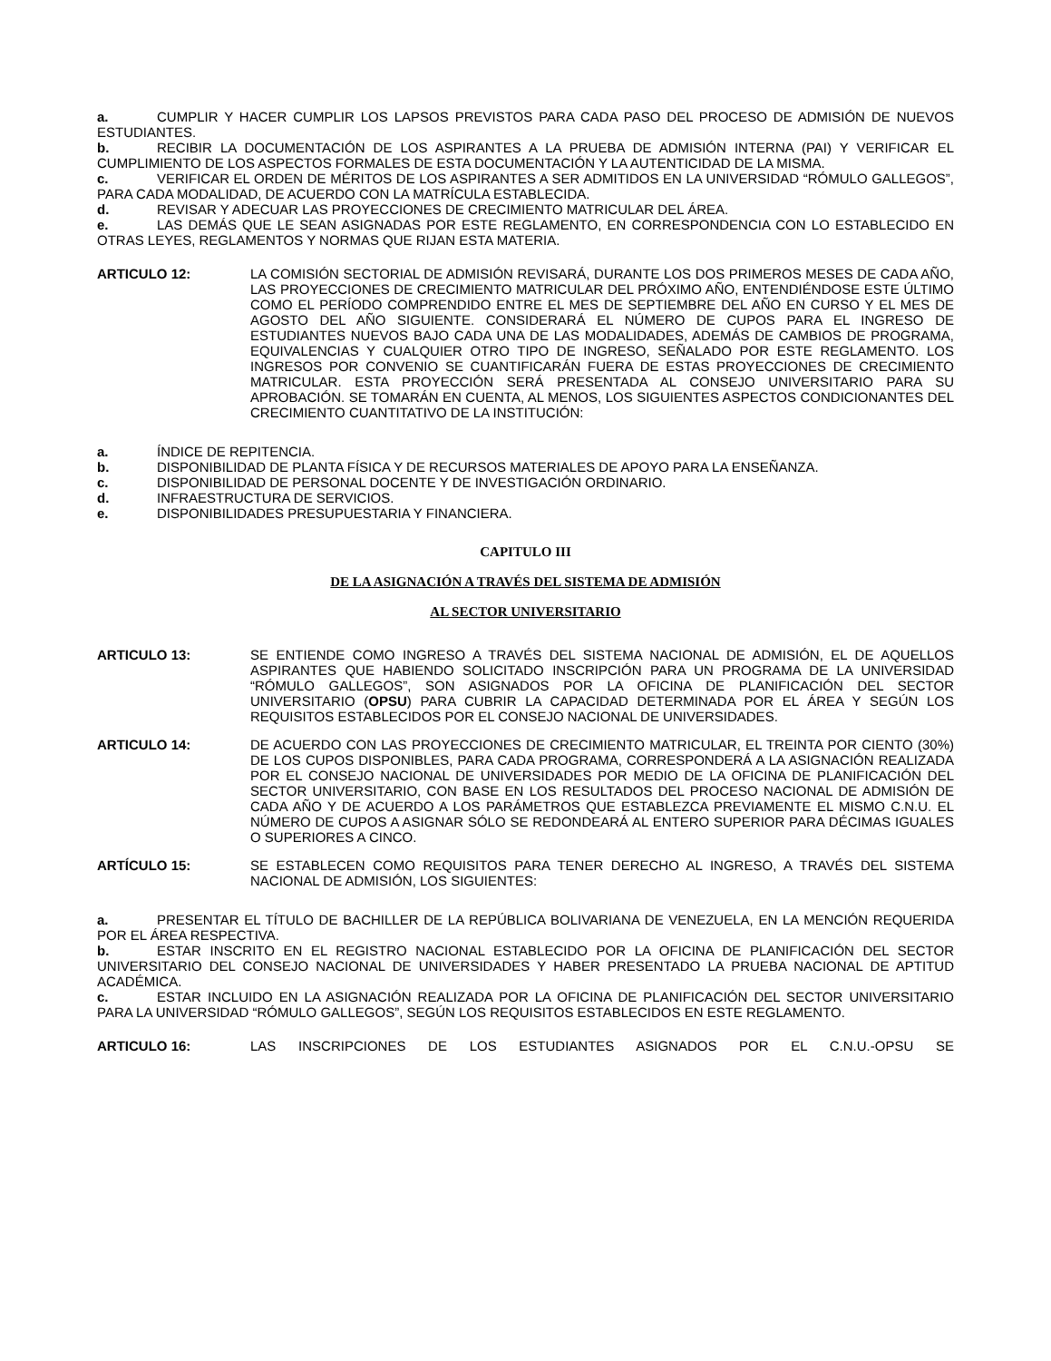a. CUMPLIR Y HACER CUMPLIR LOS LAPSOS PREVISTOS PARA CADA PASO DEL PROCESO DE ADMISIÓN DE NUEVOS ESTUDIANTES.
b. RECIBIR LA DOCUMENTACIÓN DE LOS ASPIRANTES A LA PRUEBA DE ADMISIÓN INTERNA (PAI) Y VERIFICAR EL CUMPLIMIENTO DE LOS ASPECTOS FORMALES DE ESTA DOCUMENTACIÓN Y LA AUTENTICIDAD DE LA MISMA.
c. VERIFICAR EL ORDEN DE MÉRITOS DE LOS ASPIRANTES A SER ADMITIDOS EN LA UNIVERSIDAD “RÓMULO GALLEGOS”, PARA CADA MODALIDAD, DE ACUERDO CON LA MATRÍCULA ESTABLECIDA.
d. REVISAR Y ADECUAR LAS PROYECCIONES DE CRECIMIENTO MATRICULAR DEL ÁREA.
e. LAS DEMÁS QUE LE SEAN ASIGNADAS POR ESTE REGLAMENTO, EN CORRESPONDENCIA CON LO ESTABLECIDO EN OTRAS LEYES, REGLAMENTOS Y NORMAS QUE RIJAN ESTA MATERIA.
ARTICULO 12: LA COMISIÓN SECTORIAL DE ADMISIÓN REVISARÁ, DURANTE LOS DOS PRIMEROS MESES DE CADA AÑO, LAS PROYECCIONES DE CRECIMIENTO MATRICULAR DEL PRÓXIMO AÑO, ENTENDIÉNDOSE ESTE ÚLTIMO COMO EL PERÍODO COMPRENDIDO ENTRE EL MES DE SEPTIEMBRE DEL AÑO EN CURSO Y EL MES DE AGOSTO DEL AÑO SIGUIENTE. CONSIDERARÁ EL NÚMERO DE CUPOS PARA EL INGRESO DE ESTUDIANTES NUEVOS BAJO CADA UNA DE LAS MODALIDADES, ADEMÁS DE CAMBIOS DE PROGRAMA, EQUIVALENCIAS Y CUALQUIER OTRO TIPO DE INGRESO, SEÑALADO POR ESTE REGLAMENTO. LOS INGRESOS POR CONVENIO SE CUANTIFICARÁN FUERA DE ESTAS PROYECCIONES DE CRECIMIENTO MATRICULAR. ESTA PROYECCIÓN SERÁ PRESENTADA AL CONSEJO UNIVERSITARIO PARA SU APROBACIÓN. SE TOMARÁN EN CUENTA, AL MENOS, LOS SIGUIENTES ASPECTOS CONDICIONANTES DEL CRECIMIENTO CUANTITATIVO DE LA INSTITUCIÓN:
a. ÍNDICE DE REPITENCIA.
b. DISPONIBILIDAD DE PLANTA FÍSICA Y DE RECURSOS MATERIALES DE APOYO PARA LA ENSEÑANZA.
c. DISPONIBILIDAD DE PERSONAL DOCENTE Y DE INVESTIGACIÓN ORDINARIO.
d. INFRAESTRUCTURA DE SERVICIOS.
e. DISPONIBILIDADES PRESUPUESTARIA Y FINANCIERA.
CAPITULO III
DE LA ASIGNACIÓN A TRAVÉS DEL SISTEMA DE ADMISIÓN
AL SECTOR UNIVERSITARIO
ARTICULO 13: SE ENTIENDE COMO INGRESO A TRAVÉS DEL SISTEMA NACIONAL DE ADMISIÓN, EL DE AQUELLOS ASPIRANTES QUE HABIENDO SOLICITADO INSCRIPCIÓN PARA UN PROGRAMA DE LA UNIVERSIDAD “RÓMULO GALLEGOS”, SON ASIGNADOS POR LA OFICINA DE PLANIFICACIÓN DEL SECTOR UNIVERSITARIO (OPSU) PARA CUBRIR LA CAPACIDAD DETERMINADA POR EL ÁREA Y SEGÚN LOS REQUISITOS ESTABLECIDOS POR EL CONSEJO NACIONAL DE UNIVERSIDADES.
ARTICULO 14: DE ACUERDO CON LAS PROYECCIONES DE CRECIMIENTO MATRICULAR, EL TREINTA POR CIENTO (30%) DE LOS CUPOS DISPONIBLES, PARA CADA PROGRAMA, CORRESPONDERÁ A LA ASIGNACIÓN REALIZADA POR EL CONSEJO NACIONAL DE UNIVERSIDADES POR MEDIO DE LA OFICINA DE PLANIFICACIÓN DEL SECTOR UNIVERSITARIO, CON BASE EN LOS RESULTADOS DEL PROCESO NACIONAL DE ADMISIÓN DE CADA AÑO Y DE ACUERDO A LOS PARÁMETROS QUE ESTABLEZCA PREVIAMENTE EL MISMO C.N.U. EL NÚMERO DE CUPOS A ASIGNAR SÓLO SE REDONDEARÁ AL ENTERO SUPERIOR PARA DÉCIMAS IGUALES O SUPERIORES A CINCO.
ARTÍCULO 15: SE ESTABLECEN COMO REQUISITOS PARA TENER DERECHO AL INGRESO, A TRAVÉS DEL SISTEMA NACIONAL DE ADMISIÓN, LOS SIGUIENTES:
a. PRESENTAR EL TÍTULO DE BACHILLER DE LA REPÚBLICA BOLIVARIANA DE VENEZUELA, EN LA MENCIÓN REQUERIDA POR EL ÁREA RESPECTIVA.
b. ESTAR INSCRITO EN EL REGISTRO NACIONAL ESTABLECIDO POR LA OFICINA DE PLANIFICACIÓN DEL SECTOR UNIVERSITARIO DEL CONSEJO NACIONAL DE UNIVERSIDADES Y HABER PRESENTADO LA PRUEBA NACIONAL DE APTITUD ACADÉMICA.
c. ESTAR INCLUIDO EN LA ASIGNACIÓN REALIZADA POR LA OFICINA DE PLANIFICACIÓN DEL SECTOR UNIVERSITARIO PARA LA UNIVERSIDAD “RÓMULO GALLEGOS”, SEGÚN LOS REQUISITOS ESTABLECIDOS EN ESTE REGLAMENTO.
ARTICULO 16: LAS INSCRIPCIONES DE LOS ESTUDIANTES ASIGNADOS POR EL C.N.U.-OPSU SE